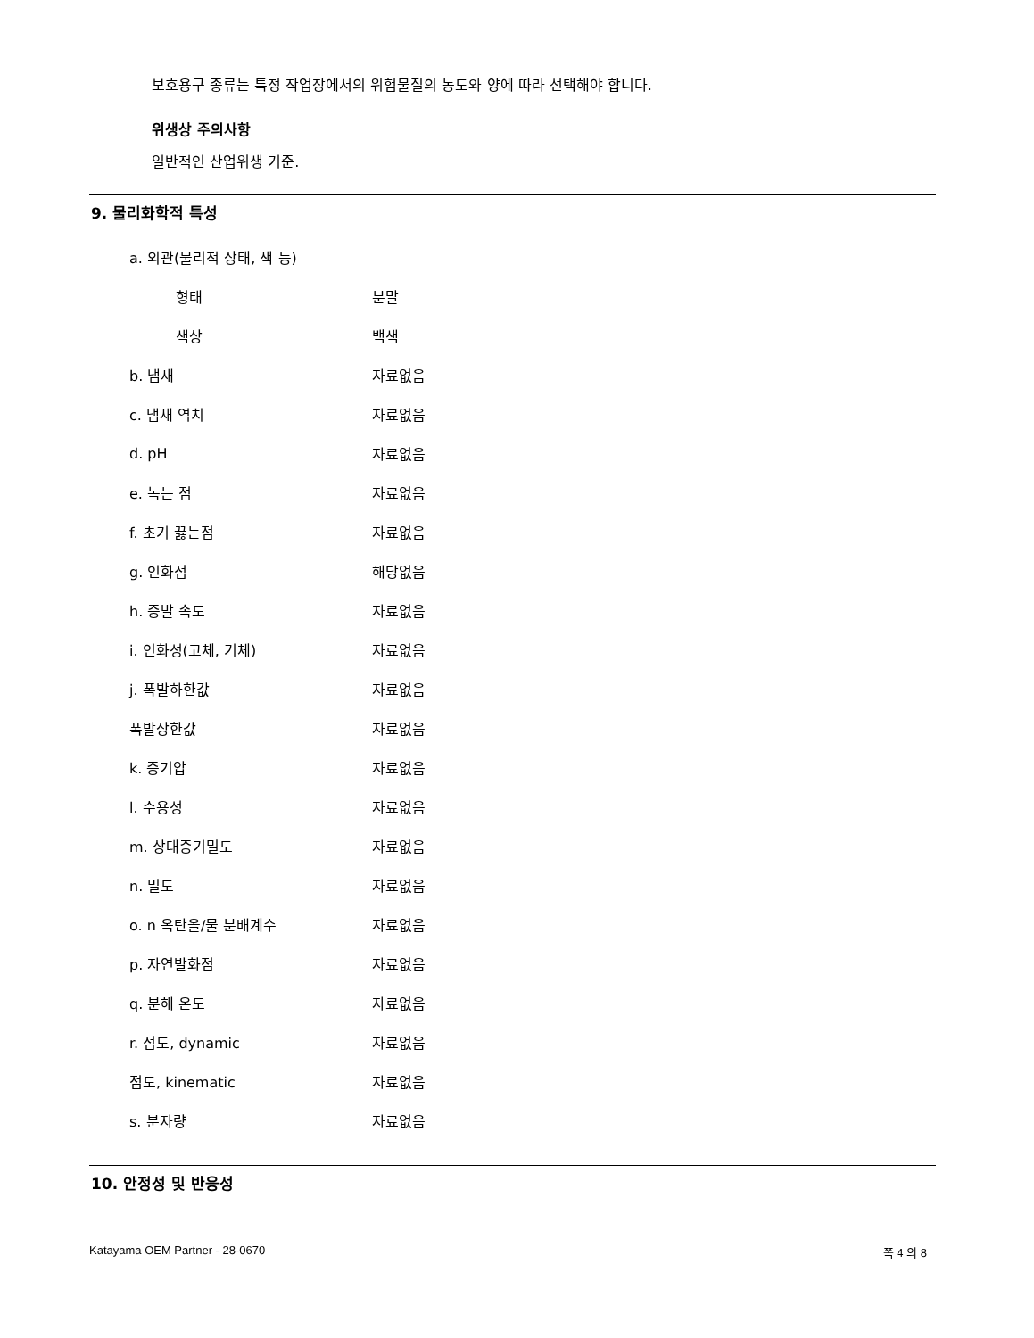보호용구 종류는 특정 작업장에서의 위험물질의 농도와 양에 따라 선택해야 합니다.
위생상 주의사항
일반적인 산업위생 기준.
9. 물리화학적 특성
| a. 외관(물리적 상태, 색 등) | |
| 형태 | 분말 |
| 색상 | 백색 |
| b. 냄새 | 자료없음 |
| c. 냄새 역치 | 자료없음 |
| d. pH | 자료없음 |
| e. 녹는 점 | 자료없음 |
| f. 초기 끓는점 | 자료없음 |
| g. 인화점 | 해당없음 |
| h. 증발 속도 | 자료없음 |
| i. 인화성(고체, 기체) | 자료없음 |
| j. 폭발하한값 | 자료없음 |
| 폭발상한값 | 자료없음 |
| k. 증기압 | 자료없음 |
| l. 수용성 | 자료없음 |
| m. 상대증기밀도 | 자료없음 |
| n. 밀도 | 자료없음 |
| o. n 옥탄올/물 분배계수 | 자료없음 |
| p. 자연발화점 | 자료없음 |
| q. 분해 온도 | 자료없음 |
| r. 점도, dynamic | 자료없음 |
| 점도, kinematic | 자료없음 |
| s. 분자량 | 자료없음 |
10. 안정성 및 반응성
Katayama OEM Partner - 28-0670 쪽 4 의 8